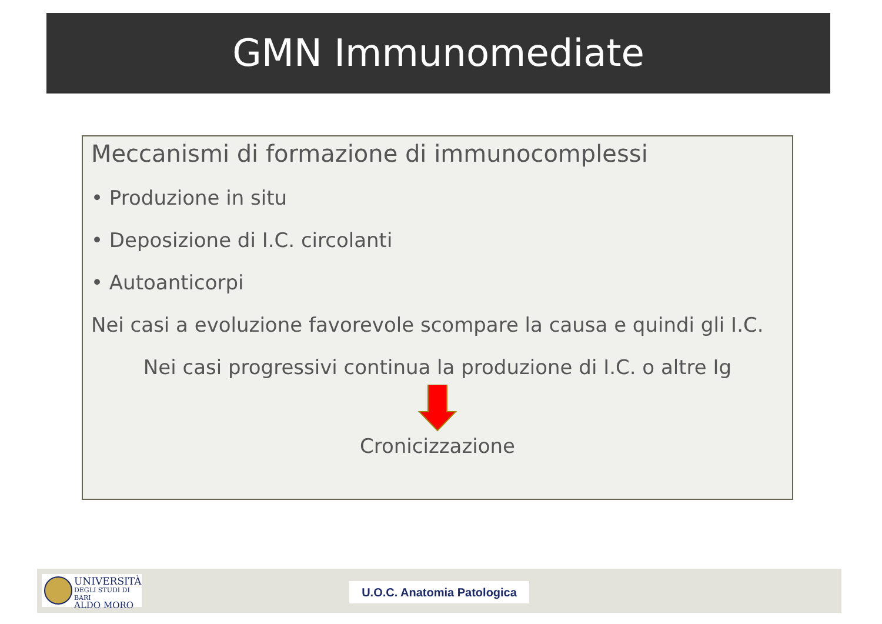GMN Immunomediate
Meccanismi di formazione di immunocomplessi
• Produzione in situ
• Deposizione di I.C. circolanti
• Autoanticorpi
Nei casi a evoluzione favorevole scompare la causa e quindi gli I.C.
Nei casi progressivi continua la produzione di I.C. o altre Ig
Cronicizzazione
UNIVERSITÀ
DEGLI STUDI DI BARI
ALDO MORO
U.O.C. Anatomia Patologica